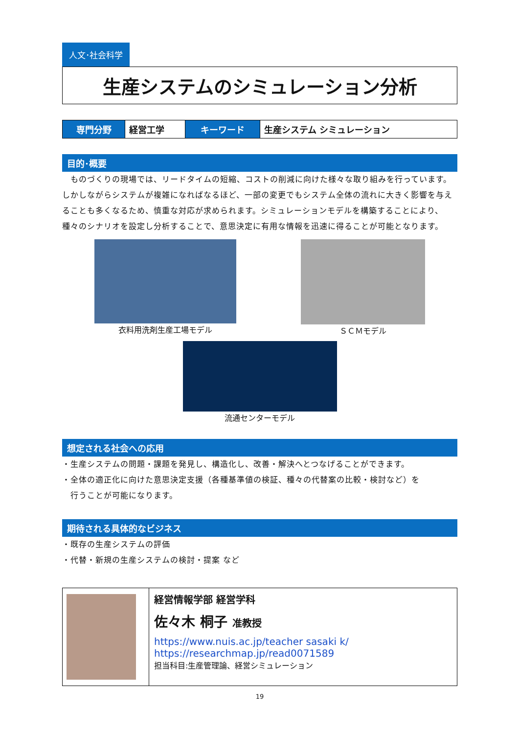人文･社会科学
生産システムのシミュレーション分析
| 専門分野 | 経営工学 | キーワード | 生産システム シミュレーション |
目的･概要
　ものづくりの現場では、リードタイムの短縮、コストの削減に向けた様々な取り組みを行っています。しかしながらシステムが複雑になればなるほど、一部の変更でもシステム全体の流れに大きく影響を与えることも多くなるため、慎重な対応が求められます。シミュレーションモデルを構築することにより、種々のシナリオを設定し分析することで、意思決定に有用な情報を迅速に得ることが可能となります。
衣料用洗剤生産工場モデル ＳＣＭモデル
流通センターモデル
想定される社会への応用
・生産システムの問題・課題を発見し、構造化し、改善・解決へとつなげることができます。
・全体の適正化に向けた意思決定支援（各種基準値の検証、種々の代替案の比較・検討など）を
　行うことが可能になります。
期待される具体的なビジネス
・既存の生産システムの評価
・代替・新規の生産システムの検討・提案 など
経営情報学部 経営学科
佐々木 桐子 准教授
https://www.nuis.ac.jp/teacher sasaki k/
https://researchmap.jp/read0071589
担当科目:生産管理論、経営シミュレーション
19